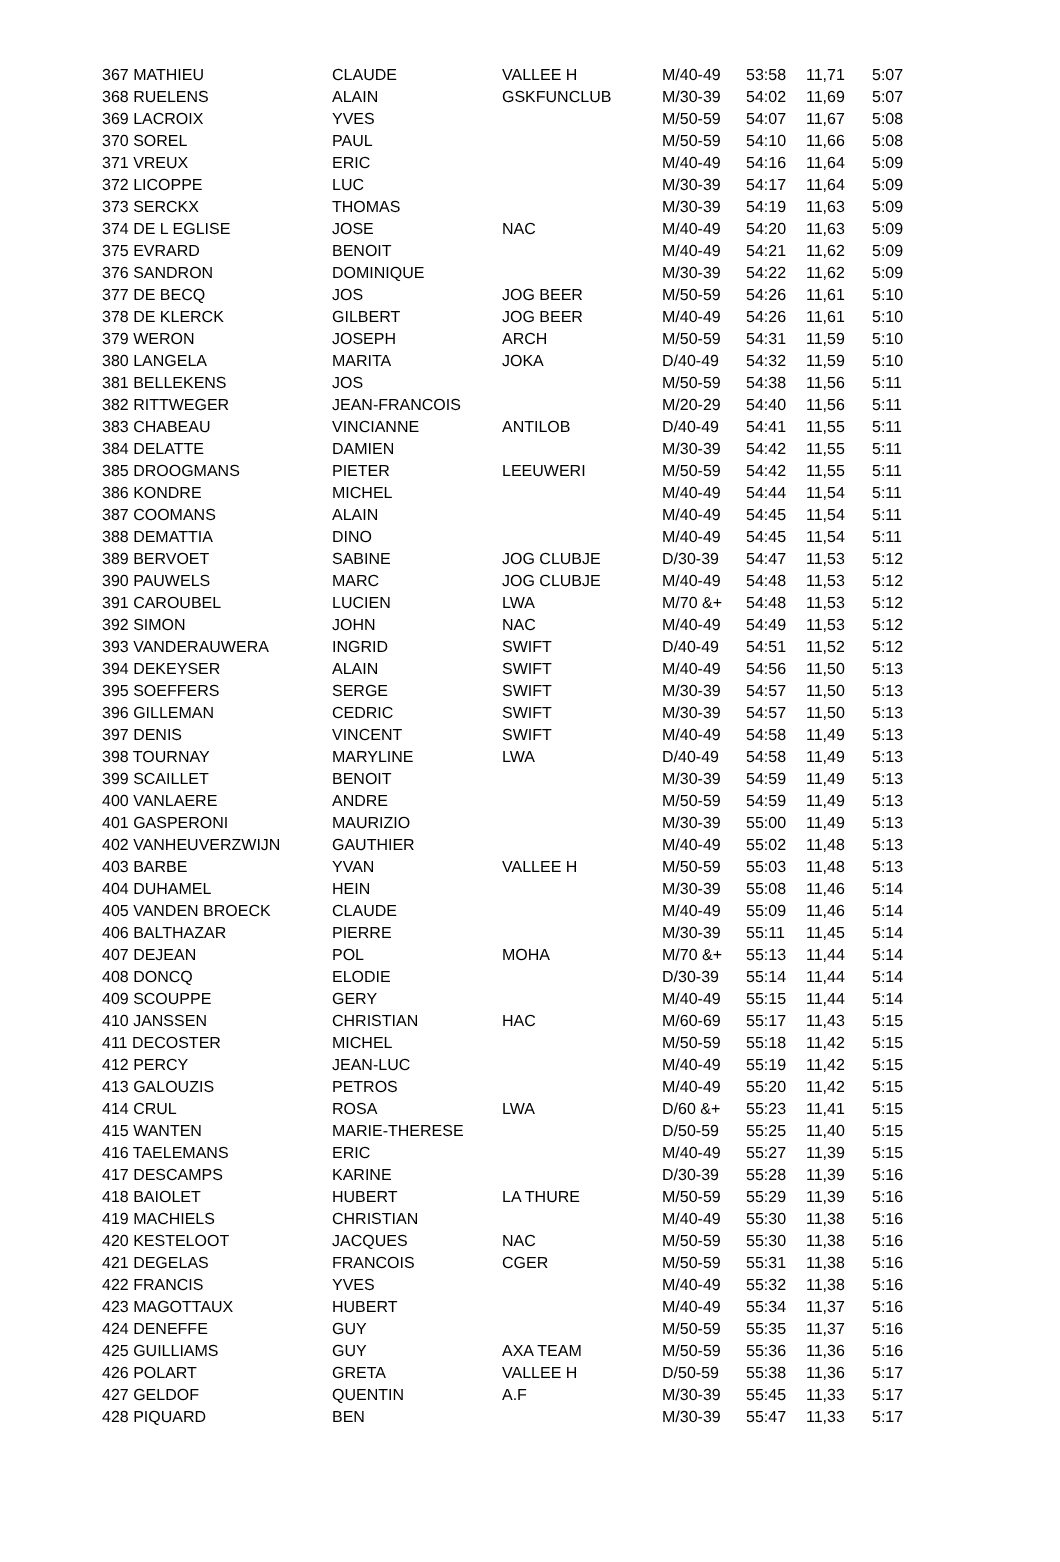| 367 MATHIEU | CLAUDE | VALLEE H | M/40-49 | 53:58 | 11,71 | 5:07 |
| 368 RUELENS | ALAIN | GSKFUNCLUB | M/30-39 | 54:02 | 11,69 | 5:07 |
| 369 LACROIX | YVES | | M/50-59 | 54:07 | 11,67 | 5:08 |
| 370 SOREL | PAUL | | M/50-59 | 54:10 | 11,66 | 5:08 |
| 371 VREUX | ERIC | | M/40-49 | 54:16 | 11,64 | 5:09 |
| 372 LICOPPE | LUC | | M/30-39 | 54:17 | 11,64 | 5:09 |
| 373 SERCKX | THOMAS | | M/30-39 | 54:19 | 11,63 | 5:09 |
| 374 DE L EGLISE | JOSE | NAC | M/40-49 | 54:20 | 11,63 | 5:09 |
| 375 EVRARD | BENOIT | | M/40-49 | 54:21 | 11,62 | 5:09 |
| 376 SANDRON | DOMINIQUE | | M/30-39 | 54:22 | 11,62 | 5:09 |
| 377 DE BECQ | JOS | JOG BEER | M/50-59 | 54:26 | 11,61 | 5:10 |
| 378 DE KLERCK | GILBERT | JOG BEER | M/40-49 | 54:26 | 11,61 | 5:10 |
| 379 WERON | JOSEPH | ARCH | M/50-59 | 54:31 | 11,59 | 5:10 |
| 380 LANGELA | MARITA | JOKA | D/40-49 | 54:32 | 11,59 | 5:10 |
| 381 BELLEKENS | JOS | | M/50-59 | 54:38 | 11,56 | 5:11 |
| 382 RITTWEGER | JEAN-FRANCOIS | | M/20-29 | 54:40 | 11,56 | 5:11 |
| 383 CHABEAU | VINCIANNE | ANTILOB | D/40-49 | 54:41 | 11,55 | 5:11 |
| 384 DELATTE | DAMIEN | | M/30-39 | 54:42 | 11,55 | 5:11 |
| 385 DROOGMANS | PIETER | LEEUWERI | M/50-59 | 54:42 | 11,55 | 5:11 |
| 386 KONDRE | MICHEL | | M/40-49 | 54:44 | 11,54 | 5:11 |
| 387 COOMANS | ALAIN | | M/40-49 | 54:45 | 11,54 | 5:11 |
| 388 DEMATTIA | DINO | | M/40-49 | 54:45 | 11,54 | 5:11 |
| 389 BERVOET | SABINE | JOG CLUBJE | D/30-39 | 54:47 | 11,53 | 5:12 |
| 390 PAUWELS | MARC | JOG CLUBJE | M/40-49 | 54:48 | 11,53 | 5:12 |
| 391 CAROUBEL | LUCIEN | LWA | M/70 &+ | 54:48 | 11,53 | 5:12 |
| 392 SIMON | JOHN | NAC | M/40-49 | 54:49 | 11,53 | 5:12 |
| 393 VANDERAUWERA | INGRID | SWIFT | D/40-49 | 54:51 | 11,52 | 5:12 |
| 394 DEKEYSER | ALAIN | SWIFT | M/40-49 | 54:56 | 11,50 | 5:13 |
| 395 SOEFFERS | SERGE | SWIFT | M/30-39 | 54:57 | 11,50 | 5:13 |
| 396 GILLEMAN | CEDRIC | SWIFT | M/30-39 | 54:57 | 11,50 | 5:13 |
| 397 DENIS | VINCENT | SWIFT | M/40-49 | 54:58 | 11,49 | 5:13 |
| 398 TOURNAY | MARYLINE | LWA | D/40-49 | 54:58 | 11,49 | 5:13 |
| 399 SCAILLET | BENOIT | | M/30-39 | 54:59 | 11,49 | 5:13 |
| 400 VANLAERE | ANDRE | | M/50-59 | 54:59 | 11,49 | 5:13 |
| 401 GASPERONI | MAURIZIO | | M/30-39 | 55:00 | 11,49 | 5:13 |
| 402 VANHEUVERZWIJN | GAUTHIER | | M/40-49 | 55:02 | 11,48 | 5:13 |
| 403 BARBE | YVAN | VALLEE H | M/50-59 | 55:03 | 11,48 | 5:13 |
| 404 DUHAMEL | HEIN | | M/30-39 | 55:08 | 11,46 | 5:14 |
| 405 VANDEN BROECK | CLAUDE | | M/40-49 | 55:09 | 11,46 | 5:14 |
| 406 BALTHAZAR | PIERRE | | M/30-39 | 55:11 | 11,45 | 5:14 |
| 407 DEJEAN | POL | MOHA | M/70 &+ | 55:13 | 11,44 | 5:14 |
| 408 DONCQ | ELODIE | | D/30-39 | 55:14 | 11,44 | 5:14 |
| 409 SCOUPPE | GERY | | M/40-49 | 55:15 | 11,44 | 5:14 |
| 410 JANSSEN | CHRISTIAN | HAC | M/60-69 | 55:17 | 11,43 | 5:15 |
| 411 DECOSTER | MICHEL | | M/50-59 | 55:18 | 11,42 | 5:15 |
| 412 PERCY | JEAN-LUC | | M/40-49 | 55:19 | 11,42 | 5:15 |
| 413 GALOUZIS | PETROS | | M/40-49 | 55:20 | 11,42 | 5:15 |
| 414 CRUL | ROSA | LWA | D/60 &+ | 55:23 | 11,41 | 5:15 |
| 415 WANTEN | MARIE-THERESE | | D/50-59 | 55:25 | 11,40 | 5:15 |
| 416 TAELEMANS | ERIC | | M/40-49 | 55:27 | 11,39 | 5:15 |
| 417 DESCAMPS | KARINE | | D/30-39 | 55:28 | 11,39 | 5:16 |
| 418 BAIOLET | HUBERT | LA THURE | M/50-59 | 55:29 | 11,39 | 5:16 |
| 419 MACHIELS | CHRISTIAN | | M/40-49 | 55:30 | 11,38 | 5:16 |
| 420 KESTELOOT | JACQUES | NAC | M/50-59 | 55:30 | 11,38 | 5:16 |
| 421 DEGELAS | FRANCOIS | CGER | M/50-59 | 55:31 | 11,38 | 5:16 |
| 422 FRANCIS | YVES | | M/40-49 | 55:32 | 11,38 | 5:16 |
| 423 MAGOTTAUX | HUBERT | | M/40-49 | 55:34 | 11,37 | 5:16 |
| 424 DENEFFE | GUY | | M/50-59 | 55:35 | 11,37 | 5:16 |
| 425 GUILLIAMS | GUY | AXA TEAM | M/50-59 | 55:36 | 11,36 | 5:16 |
| 426 POLART | GRETA | VALLEE H | D/50-59 | 55:38 | 11,36 | 5:17 |
| 427 GELDOF | QUENTIN | A.F | M/30-39 | 55:45 | 11,33 | 5:17 |
| 428 PIQUARD | BEN | | M/30-39 | 55:47 | 11,33 | 5:17 |